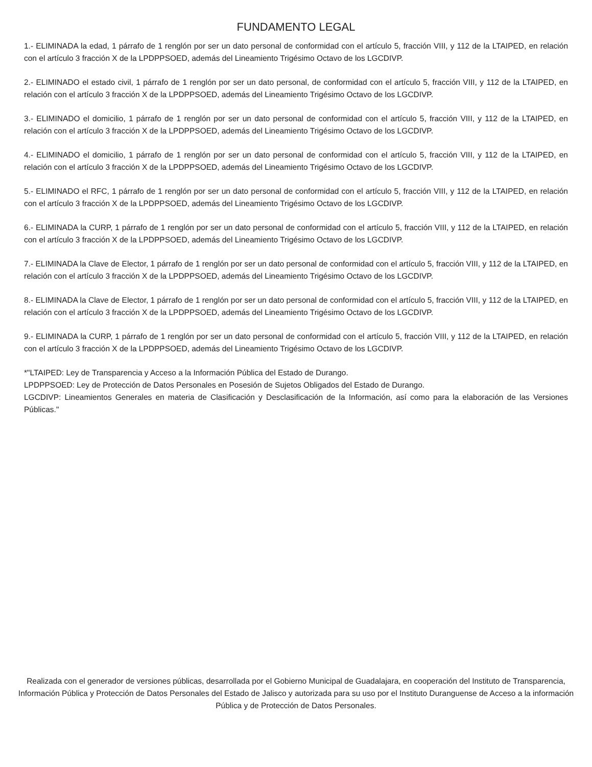FUNDAMENTO LEGAL
1.- ELIMINADA la edad, 1 párrafo de 1 renglón por ser un dato personal de conformidad con el artículo 5, fracción VIII, y 112 de la LTAIPED, en relación con el artículo 3 fracción X de la LPDPPSOED, además del Lineamiento Trigésimo Octavo de los LGCDIVP.
2.- ELIMINADO el estado civil, 1 párrafo de 1 renglón por ser un dato personal, de conformidad con el artículo 5, fracción VIII, y 112 de la LTAIPED, en relación con el artículo 3 fracción X de la LPDPPSOED, además del Lineamiento Trigésimo Octavo de los LGCDIVP.
3.- ELIMINADO el domicilio, 1 párrafo de 1 renglón por ser un dato personal de conformidad con el artículo 5, fracción VIII, y 112 de la LTAIPED, en relación con el artículo 3 fracción X de la LPDPPSOED, además del Lineamiento Trigésimo Octavo de los LGCDIVP.
4.- ELIMINADO el domicilio, 1 párrafo de 1 renglón por ser un dato personal de conformidad con el artículo 5, fracción VIII, y 112 de la LTAIPED, en relación con el artículo 3 fracción X de la LPDPPSOED, además del Lineamiento Trigésimo Octavo de los LGCDIVP.
5.- ELIMINADO el RFC, 1 párrafo de 1 renglón por ser un dato personal de conformidad con el artículo 5, fracción VIII, y 112 de la LTAIPED, en relación con el artículo 3 fracción X de la LPDPPSOED, además del Lineamiento Trigésimo Octavo de los LGCDIVP.
6.- ELIMINADA la CURP, 1 párrafo de 1 renglón por ser un dato personal de conformidad con el artículo 5, fracción VIII, y 112 de la LTAIPED, en relación con el artículo 3 fracción X de la LPDPPSOED, además del Lineamiento Trigésimo Octavo de los LGCDIVP.
7.- ELIMINADA la Clave de Elector, 1 párrafo de 1 renglón por ser un dato personal de conformidad con el artículo 5, fracción VIII, y 112 de la LTAIPED, en relación con el artículo 3 fracción X de la LPDPPSOED, además del Lineamiento Trigésimo Octavo de los LGCDIVP.
8.- ELIMINADA la Clave de Elector, 1 párrafo de 1 renglón por ser un dato personal de conformidad con el artículo 5, fracción VIII, y 112 de la LTAIPED, en relación con el artículo 3 fracción X de la LPDPPSOED, además del Lineamiento Trigésimo Octavo de los LGCDIVP.
9.- ELIMINADA la CURP, 1 párrafo de 1 renglón por ser un dato personal de conformidad con el artículo 5, fracción VIII, y 112 de la LTAIPED, en relación con el artículo 3 fracción X de la LPDPPSOED, además del Lineamiento Trigésimo Octavo de los LGCDIVP.
*"LTAIPED: Ley de Transparencia y Acceso a la Información Pública del Estado de Durango.
LPDPPSOED: Ley de Protección de Datos Personales en Posesión de Sujetos Obligados del Estado de Durango.
LGCDIVP: Lineamientos Generales en materia de Clasificación y Desclasificación de la Información, así como para la elaboración de las Versiones Públicas."
Realizada con el generador de versiones públicas, desarrollada por el Gobierno Municipal de Guadalajara, en cooperación del Instituto de Transparencia, Información Pública y Protección de Datos Personales del Estado de Jalisco y autorizada para su uso por el Instituto Duranguense de Acceso a la información Pública y de Protección de Datos Personales.